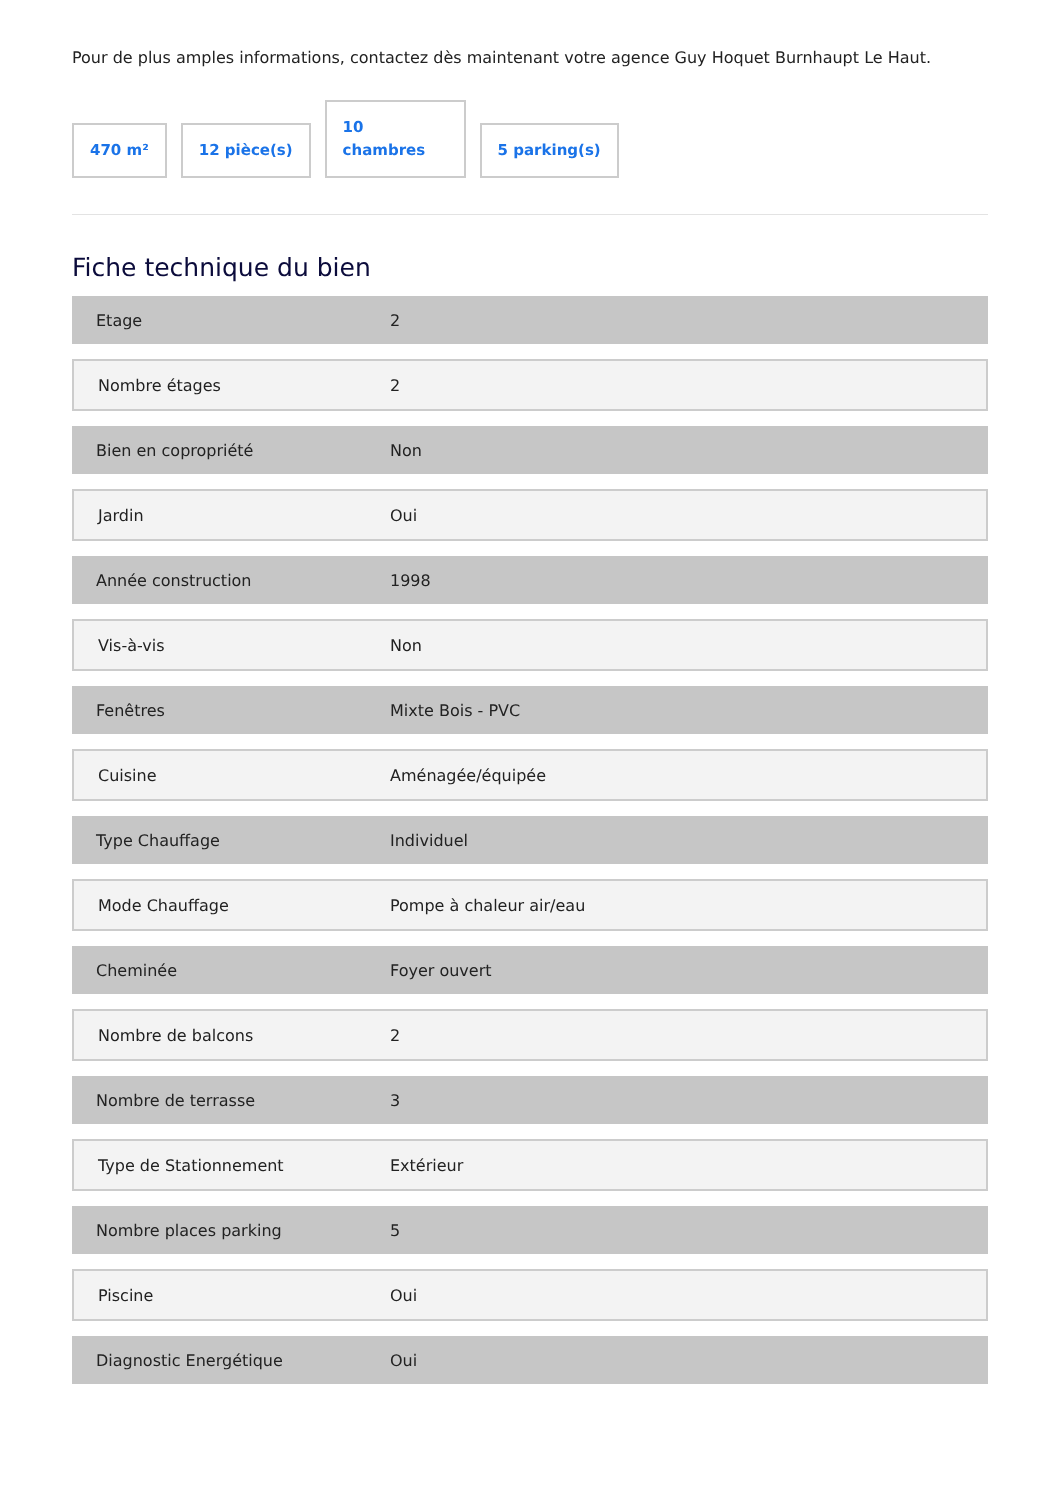Pour de plus amples informations, contactez dès maintenant votre agence Guy Hoquet Burnhaupt Le Haut.
470 m²
12 pièce(s)
10
chambres
5 parking(s)
Fiche technique du bien
| Etage | 2 |
| Nombre étages | 2 |
| Bien en copropriété | Non |
| Jardin | Oui |
| Année construction | 1998 |
| Vis-à-vis | Non |
| Fenêtres | Mixte Bois - PVC |
| Cuisine | Aménagée/équipée |
| Type Chauffage | Individuel |
| Mode Chauffage | Pompe à chaleur air/eau |
| Cheminée | Foyer ouvert |
| Nombre de balcons | 2 |
| Nombre de terrasse | 3 |
| Type de Stationnement | Extérieur |
| Nombre places parking | 5 |
| Piscine | Oui |
| Diagnostic Energétique | Oui |